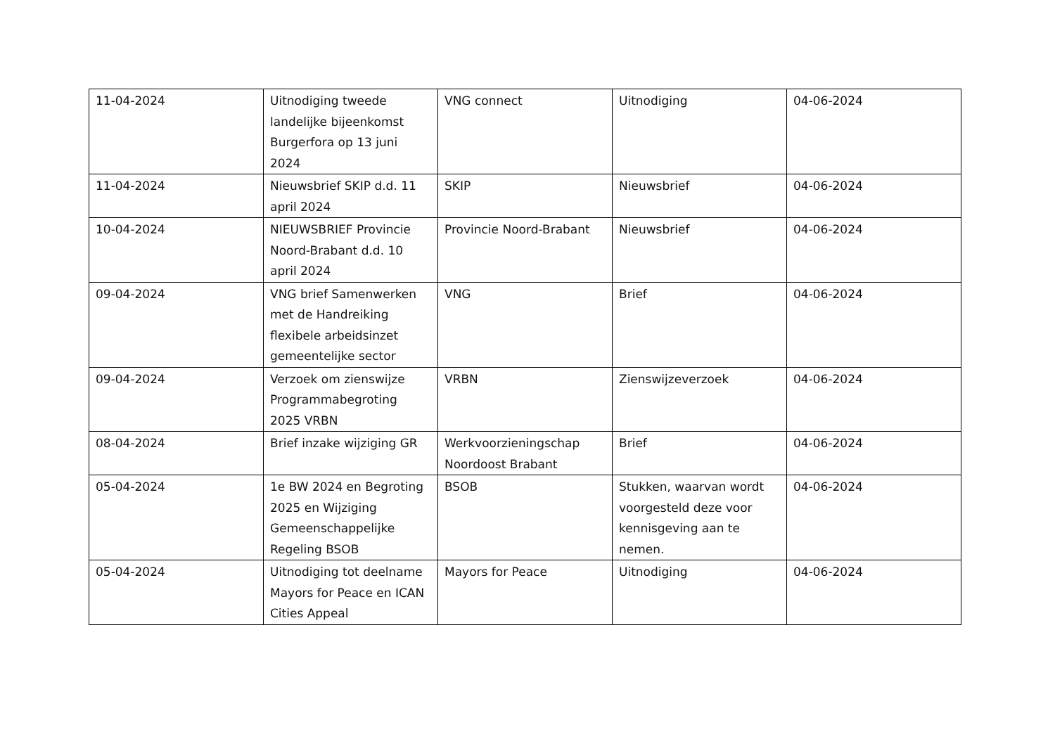| 11-04-2024 | Uitnodiging tweede landelijke bijeenkomst Burgerfora op 13 juni 2024 | VNG connect | Uitnodiging | 04-06-2024 |
| 11-04-2024 | Nieuwsbrief SKIP d.d. 11 april 2024 | SKIP | Nieuwsbrief | 04-06-2024 |
| 10-04-2024 | NIEUWSBRIEF Provincie Noord-Brabant d.d. 10 april 2024 | Provincie Noord-Brabant | Nieuwsbrief | 04-06-2024 |
| 09-04-2024 | VNG brief Samenwerken met de Handreiking flexibele arbeidsinzet gemeentelijke sector | VNG | Brief | 04-06-2024 |
| 09-04-2024 | Verzoek om zienswijze Programmabegroting 2025 VRBN | VRBN | Zienswijzeverzoek | 04-06-2024 |
| 08-04-2024 | Brief inzake wijziging GR | Werkvoorzieningschap Noordoost Brabant | Brief | 04-06-2024 |
| 05-04-2024 | 1e BW 2024 en Begroting 2025 en Wijziging Gemeenschappelijke Regeling BSOB | BSOB | Stukken, waarvan wordt voorgesteld deze voor kennisgeving aan te nemen. | 04-06-2024 |
| 05-04-2024 | Uitnodiging tot deelname Mayors for Peace en ICAN Cities Appeal | Mayors for Peace | Uitnodiging | 04-06-2024 |